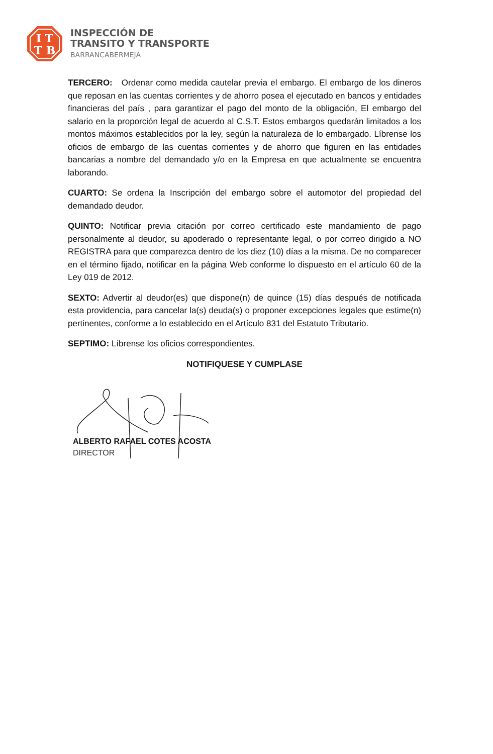I T
T B
INSPECCIÓN DE
TRANSITO Y TRANSPORTE
BARRANCABERMEJA
TERCERO: Ordenar como medida cautelar previa el embargo. El embargo de los dineros que reposan en las cuentas corrientes y de ahorro posea el ejecutado en bancos y entidades financieras del país , para garantizar el pago del monto de la obligación, El embargo del salario en la proporción legal de acuerdo al C.S.T. Estos embargos quedarán limitados a los montos máximos establecidos por la ley, según la naturaleza de lo embargado. Líbrense los oficios de embargo de las cuentas corrientes y de ahorro que figuren en las entidades bancarias a nombre del demandado y/o en la Empresa en que actualmente se encuentra laborando.
CUARTO: Se ordena la Inscripción del embargo sobre el automotor del propiedad del demandado deudor.
QUINTO: Notificar previa citación por correo certificado este mandamiento de pago personalmente al deudor, su apoderado o representante legal, o por correo dirigido a NO REGISTRA para que comparezca dentro de los diez (10) días a la misma. De no comparecer en el término fijado, notificar en la página Web conforme lo dispuesto en el artículo 60 de la Ley 019 de 2012.
SEXTO: Advertir al deudor(es) que dispone(n) de quince (15) días después de notificada esta providencia, para cancelar la(s) deuda(s) o proponer excepciones legales que estime(n) pertinentes, conforme a lo establecido en el Artículo 831 del Estatuto Tributario.
SEPTIMO: Líbrense los oficios correspondientes.
NOTIFIQUESE Y CUMPLASE
ALBERTO RAFAEL COTES ACOSTA
DIRECTOR